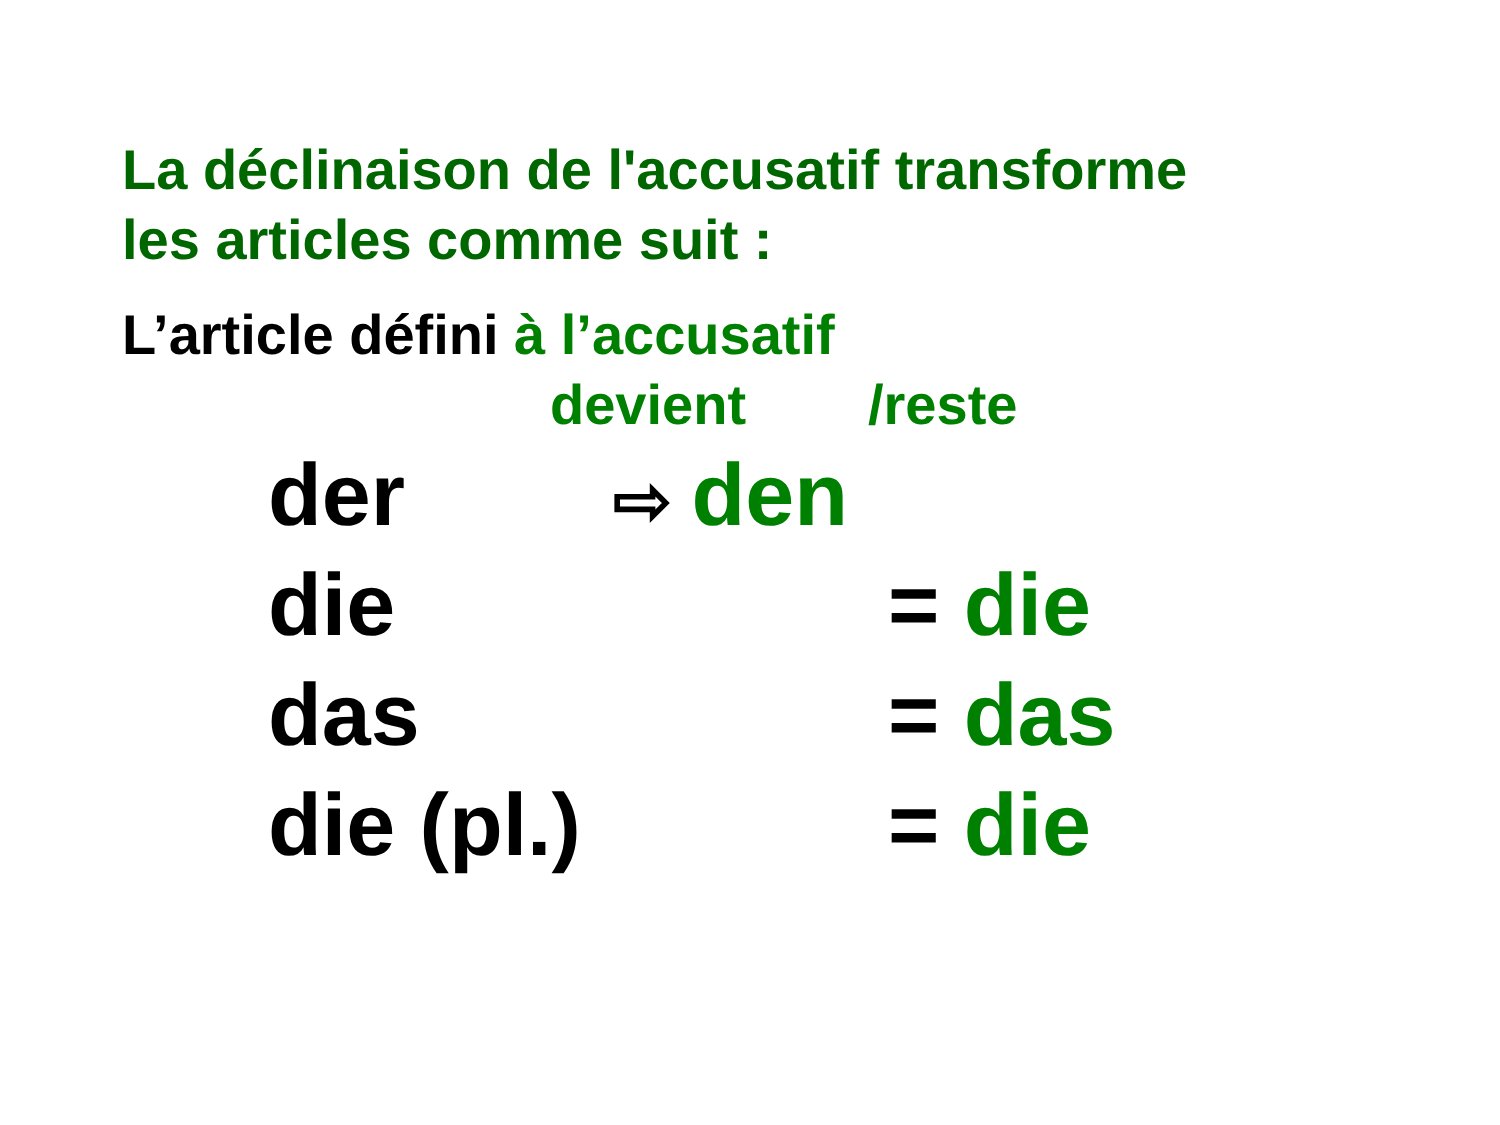La déclinaison de l'accusatif transforme
les articles comme suit :
L’article défini à l’accusatif
devient /reste
| der | ⇨ den | |
| die | | = die |
| das | | = das |
| die (pl.) | | = die |